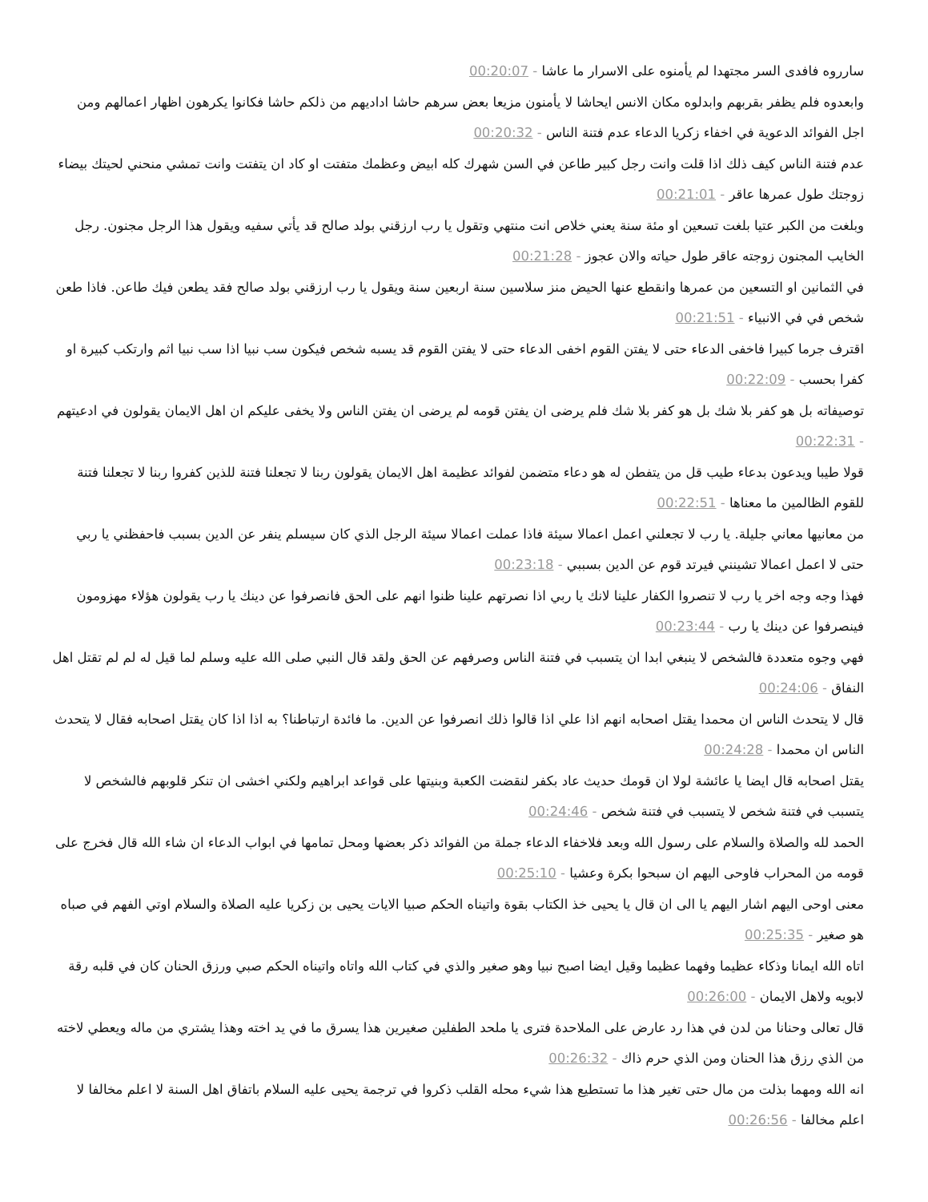سارروه فافدى السر مجتهدا لم يأمنوه على الاسرار ما عاشا - 00:20:07
وابعدوه فلم يظفر بقربهم وابدلوه مكان الانس ايحاشا لا يأمنون مزيعا بعض سرهم حاشا اداديهم من ذلكم حاشا فكانوا يكرهون اظهار اعمالهم ومن اجل الفوائد الدعوية في اخفاء زكريا الدعاء عدم فتنة الناس - 00:20:32
عدم فتنة الناس كيف ذلك اذا قلت وانت رجل كبير طاعن في السن شهرك كله ابيض وعظمك متفتت او كاد ان يتفتت وانت تمشي منحني لحيتك بيضاء زوجتك طول عمرها عاقر - 00:21:01
وبلغت من الكبر عتيا بلغت تسعين او مئة سنة يعني خلاص انت منتهي وتقول يا رب ارزقني بولد صالح قد يأتي سفيه ويقول هذا الرجل مجنون. رجل الخايب المجنون زوجته عاقر طول حياته والان عجوز - 00:21:28
في الثمانين او التسعين من عمرها وانقطع عنها الحيض منز سلاسين سنة اربعين سنة ويقول يا رب ارزقني بولد صالح فقد يطعن فيك طاعن. فاذا طعن شخص في في الانبياء - 00:21:51
اقترف جرما كبيرا فاخفى الدعاء حتى لا يفتن القوم اخفى الدعاء حتى لا يفتن القوم قد يسبه شخص فيكون سب نبيا اذا سب نبيا اثم وارتكب كبيرة او كفرا بحسب - 00:22:09
توصيفاته بل هو كفر بلا شك بل هو كفر بلا شك فلم يرضى ان يفتن قومه لم يرضى ان يفتن الناس ولا يخفى عليكم ان اهل الايمان يقولون في ادعيتهم - 00:22:31
قولا طيبا ويدعون بدعاء طيب قل من يتفطن له هو دعاء متضمن لفوائد عظيمة اهل الايمان يقولون ربنا لا تجعلنا فتنة للذين كفروا ربنا لا تجعلنا فتنة للقوم الظالمين ما معناها - 00:22:51
من معانيها معاني جليلة. يا رب لا تجعلني اعمل اعمالا سيئة فاذا عملت اعمالا سيئة الرجل الذي كان سيسلم ينفر عن الدين بسبب فاحفظني يا ربي حتى لا اعمل اعمالا تشينني فيرتد قوم عن الدين بسببي - 00:23:18
فهذا وجه وجه اخر يا رب لا تنصروا الكفار علينا لانك يا ربي اذا نصرتهم علينا ظنوا انهم على الحق فانصرفوا عن دينك يا رب يقولون هؤلاء مهزومون فينصرفوا عن دينك يا رب - 00:23:44
فهي وجوه متعددة فالشخص لا ينبغي ابدا ان يتسبب في فتنة الناس وصرفهم عن الحق ولقد قال النبي صلى الله عليه وسلم لما قيل له لم لم تقتل اهل النفاق - 00:24:06
قال لا يتحدث الناس ان محمدا يقتل اصحابه انهم اذا علي اذا قالوا ذلك انصرفوا عن الدين. ما فائدة ارتباطنا؟ به اذا اذا كان يقتل اصحابه فقال لا يتحدث الناس ان محمدا - 00:24:28
يقتل اصحابه قال ايضا يا عائشة لولا ان قومك حديث عاد بكفر لنقضت الكعبة وبنيتها على قواعد ابراهيم ولكني اخشى ان تنكر قلوبهم فالشخص لا يتسبب في فتنة شخص لا يتسبب في فتنة شخص - 00:24:46
الحمد لله والصلاة والسلام على رسول الله وبعد فلاخفاء الدعاء جملة من الفوائد ذكر بعضها ومحل تمامها في ابواب الدعاء ان شاء الله قال فخرج على قومه من المحراب فاوحى اليهم ان سبحوا بكرة وعشيا - 00:25:10
معنى اوحى اليهم اشار اليهم يا الى ان قال يا يحيى خذ الكتاب بقوة واتيناه الحكم صبيا الايات يحيى بن زكريا عليه الصلاة والسلام اوتي الفهم في صباه هو صغير - 00:25:35
اتاه الله ايمانا وذكاء عظيما وفهما عظيما وقيل ايضا اصبح نبيا وهو صغير والذي في كتاب الله واتاه واتيناه الحكم صبي ورزق الحنان كان في قلبه رقة لابويه ولاهل الايمان - 00:26:00
قال تعالى وحنانا من لدن في هذا رد عارض على الملاحدة فترى يا ملحد الطفلين صغيرين هذا يسرق ما في يد اخته وهذا يشتري من ماله ويعطي لاخته من الذي رزق هذا الحنان ومن الذي حرم ذاك - 00:26:32
انه الله ومهما بذلت من مال حتى تغير هذا ما تستطيع هذا شيء محله القلب ذكروا في ترجمة يحيى عليه السلام باتفاق اهل السنة لا اعلم مخالفا لا اعلم مخالفا - 00:26:56